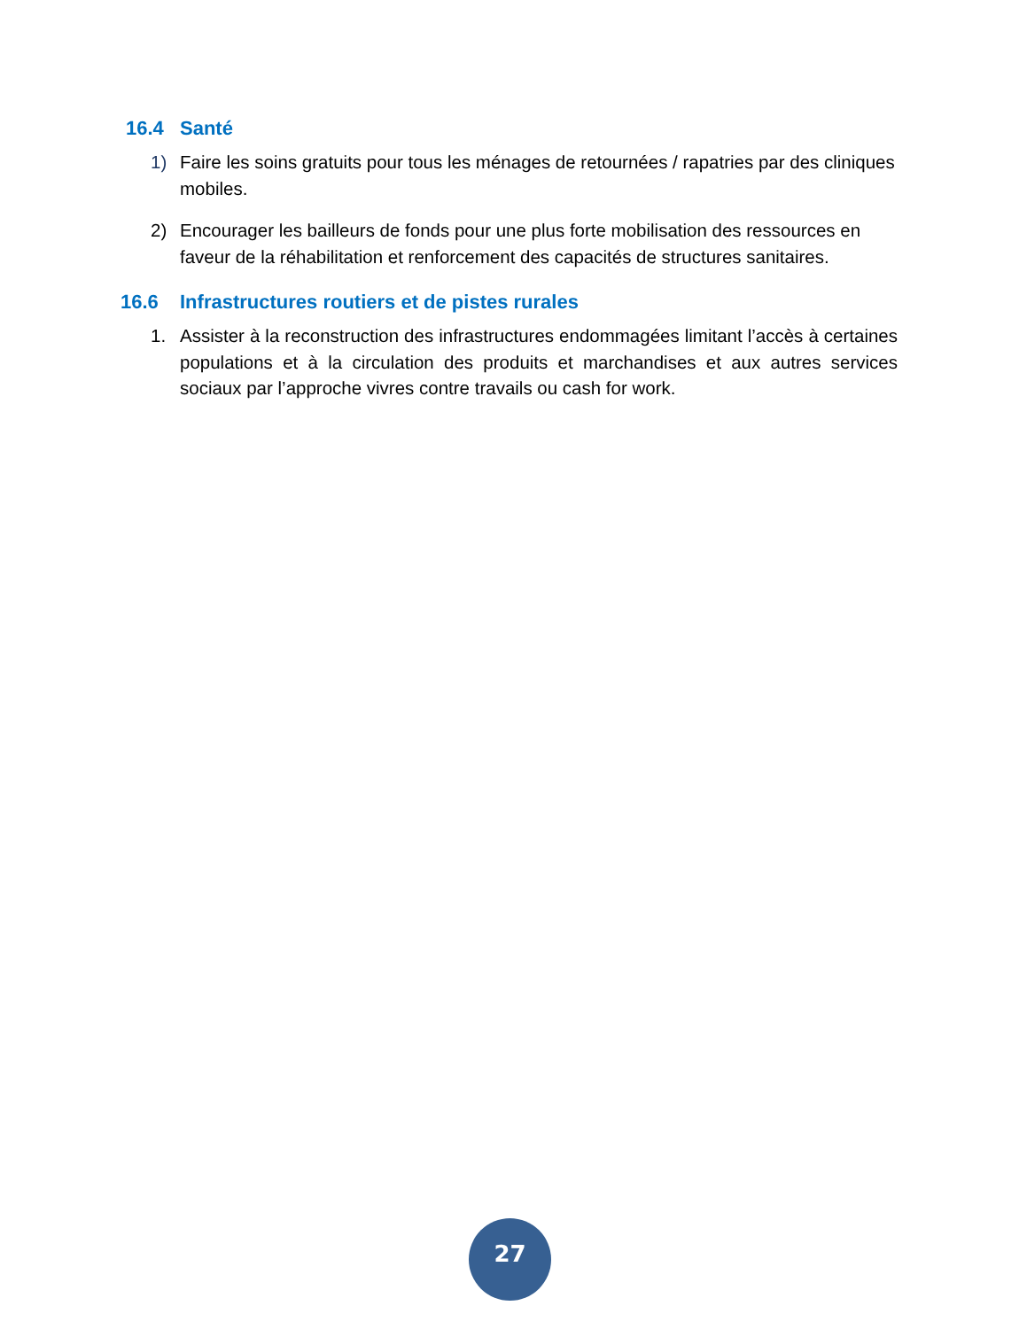16.4 Santé
1) Faire les soins gratuits pour tous les ménages de retournées / rapatries par des cliniques mobiles.
2) Encourager les bailleurs de fonds pour une plus forte mobilisation des ressources en faveur de la réhabilitation et renforcement des capacités de structures sanitaires.
16.6 Infrastructures routiers et de pistes rurales
1. Assister à la reconstruction des infrastructures endommagées limitant l’accès à certaines populations et à la circulation des produits et marchandises et aux autres services sociaux par l’approche vivres contre travails ou cash for work.
27